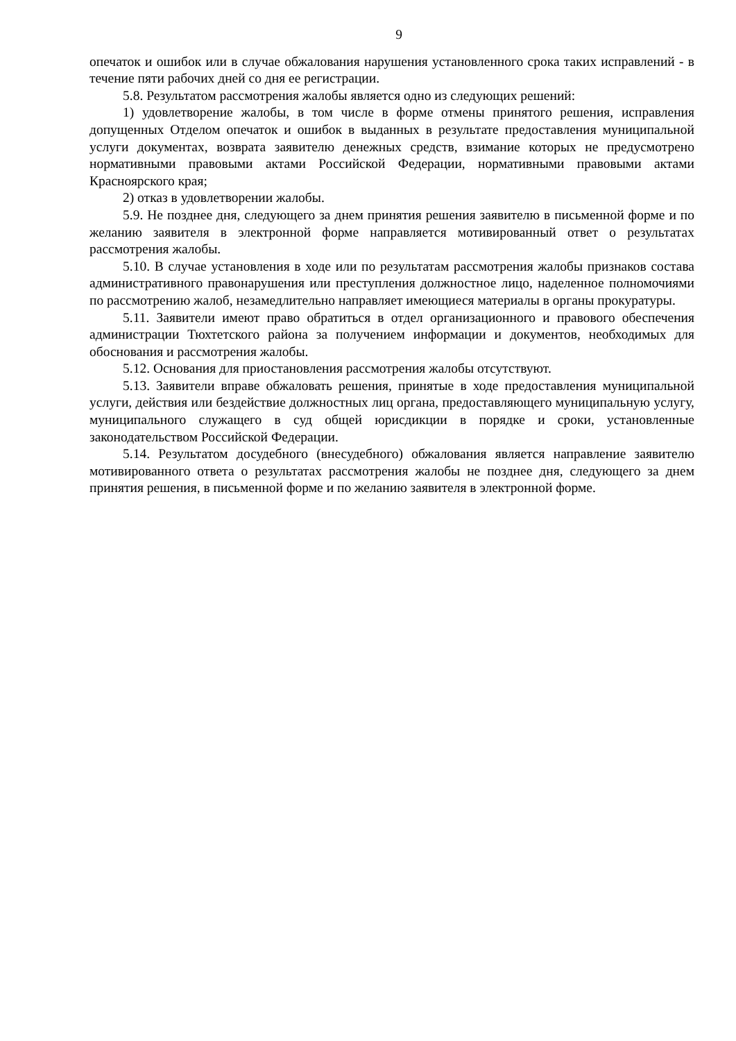9
опечаток и ошибок или в случае обжалования нарушения установленного срока таких исправлений - в течение пяти рабочих дней со дня ее регистрации.
5.8. Результатом рассмотрения жалобы является одно из следующих решений:
1) удовлетворение жалобы, в том числе в форме отмены принятого решения, исправления допущенных Отделом опечаток и ошибок в выданных в результате предоставления муниципальной услуги документах, возврата заявителю денежных средств, взимание которых не предусмотрено нормативными правовыми актами Российской Федерации, нормативными правовыми актами Красноярского края;
2) отказ в удовлетворении жалобы.
5.9. Не позднее дня, следующего за днем принятия решения заявителю в письменной форме и по желанию заявителя в электронной форме направляется мотивированный ответ о результатах рассмотрения жалобы.
5.10. В случае установления в ходе или по результатам рассмотрения жалобы признаков состава административного правонарушения или преступления должностное лицо, наделенное полномочиями по рассмотрению жалоб, незамедлительно направляет имеющиеся материалы в органы прокуратуры.
5.11. Заявители имеют право обратиться в отдел организационного и правового обеспечения администрации Тюхтетского района за получением информации и документов, необходимых для обоснования и рассмотрения жалобы.
5.12. Основания для приостановления рассмотрения жалобы отсутствуют.
5.13. Заявители вправе обжаловать решения, принятые в ходе предоставления муниципальной услуги, действия или бездействие должностных лиц органа, предоставляющего муниципальную услугу, муниципального служащего в суд общей юрисдикции в порядке и сроки, установленные законодательством Российской Федерации.
5.14. Результатом досудебного (внесудебного) обжалования является направление заявителю мотивированного ответа о результатах рассмотрения жалобы не позднее дня, следующего за днем принятия решения, в письменной форме и по желанию заявителя в электронной форме.